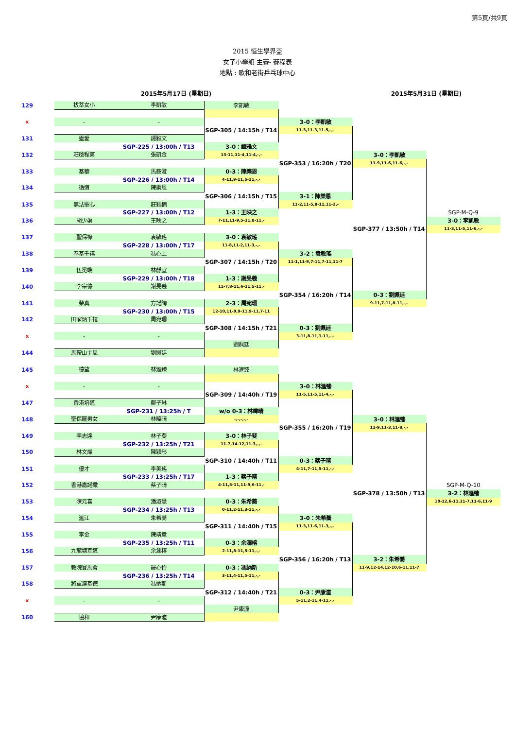第5頁/共9頁
2015 恒生學界盃
女子小學組 主賽- 賽程表
地點 : 歌和老街乒乓球中心
2015年5月17日 (星期日) 2015年5月31日 (星期日)
| 129 | 拔萃女小 | 李凱敏 | 李凱敏 | | | |
| x | - | - | | 3-0：李凱敏 | | |
| | | | SGP-305 / 14:15h / T14 | 11-3,11-3,11-5,-,- | | |
| 131 | 靈愛 | 譚雅文 | | | | |
| | | SGP-225 / 13:00h / T13 | 3-0：譚雅文 | | | |
| 132 | 莊啟程第 | 張凱金 | 13-11,11-4,11-4,-,- | | 3-0：李凱敏 | |
| | | | | SGP-353 / 16:20h / T20 | 11-9,11-6,11-6,-,- | |
| 133 | 基華 | 馬銨澄 | 0-3：陳樂恩 | | | |
| | | SGP-226 / 13:00h / T14 | 4-11,9-11,5-11,-,- | | | |
| 134 | 循道 | 陳樂恩 | | | | |
| | | | SGP-306 / 14:15h / T15 | 3-1：陳樂恩 | | |
| 135 | 無玷聖心 | 莊穎楠 | | 11-2,11-5,8-11,11-2,- | | |
| | | SGP-227 / 13:00h / T12 | 1-3：王映之 | | | SGP-M-Q-9 |
| 136 | 胡少渠 | 王映之 | 7-11,11-9,5-11,8-11,- | | | 3-0：李凱敏 |
| | | | | | SGP-377 / 13:50h / T14 | 11-3,11-5,11-6,-,- |
| 137 | 聖保祿 | 袁敏瑤 | 3-0：袁敏瑤 | | | |
| | | SGP-228 / 13:00h / T17 | 11-8,11-2,11-3,-,- | | | |
| 138 | 奉基千禧 | 馮心上 | | 3-2：袁敏瑤 | | |
| | | | SGP-307 / 14:15h / T20 | 11-1,11-9,7-11,7-11,11-7 | | |
| 139 | 伍冕端 | 林靜宜 | | | | |
| | | SGP-229 / 13:00h / T18 | 1-3：謝旻羲 | | | |
| 140 | 李宗德 | 謝旻羲 | 11-7,8-11,6-11,5-11,- | | | |
| | | | | SGP-354 / 16:20h / T14 | 0-3：劉姵廷 | |
| 141 | 榮真 | 方諾陶 | 2-3：周宛珊 | | 9-11,7-11,8-11,-,- | |
| | | SGP-230 / 13:00h / T15 | 12-10,11-9,9-11,9-11,7-11 | | | |
| 142 | 田家炳千禧 | 周宛珊 | | | | |
| | | | SGP-308 / 14:15h / T21 | 0-3：劉姵廷 | | |
| x | - | - | | 3-11,8-11,1-11,-,- | | |
| | | | 劉姵廷 | | | |
| 144 | 馬鞍山主風 | 劉姵廷 | | | | |
| 145 | 德望 | 林滙臻 | 林滙臻 | | | |
| x | - | - | | 3-0：林滙臻 | | |
| | | | SGP-309 / 14:40h / T19 | 11-5,11-5,11-4,-,- | | |
| 147 | 香港培道 | 鄺子琳 | | | | |
| | | SGP-231 / 13:25h / T | w/o 0-3：林暐晴 | | | |
| 148 | 聖保羅男女 | 林暐晴 | -,-,-,-,- | | 3-0：林滙臻 | |
| | | | | SGP-355 / 16:20h / T19 | 11-9,11-3,11-8,-,- | |
| 149 | 李志達 | 林子斐 | 3-0：林子斐 | | | |
| | | SGP-232 / 13:25h / T21 | 11-7,14-12,11-3,-,- | | | |
| 150 | 林文燦 | 陳穎彤 | | | | |
| | | | SGP-310 / 14:40h / T11 | 0-3：蔡子晴 | | |
| 151 | 優才 | 李美瑤 | | 4-11,7-11,5-11,-,- | | |
| | | SGP-233 / 13:25h / T17 | 1-3：蔡子晴 | | | |
| 152 | 香港嘉諾撒 | 蔡子晴 | 4-11,5-11,11-9,6-11,- | | | SGP-M-Q-10 |
| | | | | | SGP-378 / 13:50h / T13 | 3-2：林滙臻 |
| 153 | 陳元喜 | 潘淑慧 | 0-3：朱希蕎 | | | 10-12,6-11,11-7,11-6,11-9 |
| | | SGP-234 / 13:25h / T13 | 0-11,2-11,3-11,-,- | | | |
| 154 | 滙江 | 朱希蕎 | | 3-0：朱希蕎 | | |
| | | | SGP-311 / 14:40h / T15 | 11-3,11-6,11-3,-,- | | |
| 155 | 李金 | 陳靖童 | | | | |
| | | SGP-235 / 13:25h / T11 | 0-3：余潤榕 | | | |
| 156 | 九龍塘宣道 | 余潤榕 | 2-11,8-11,5-11,-,- | | | |
| | | | | SGP-356 / 16:20h / T13 | 3-2：朱希蕎 | |
| 157 | 教院賽馬會 | 羅心怡 | 0-3：馮納斯 | | 11-9,12-14,12-10,6-11,11-7 | |
| | | SGP-236 / 13:25h / T14 | 3-11,4-11,5-11,-,- | | | |
| 158 | 將軍澳基德 | 馮納斯 | | | | |
| | | | SGP-312 / 14:40h / T21 | 0-3：尹康潼 | | |
| x | - | - | | 5-11,2-11,4-11,-,- | | |
| | | | 尹康潼 | | | |
| 160 | 協和 | 尹康潼 | | | | |